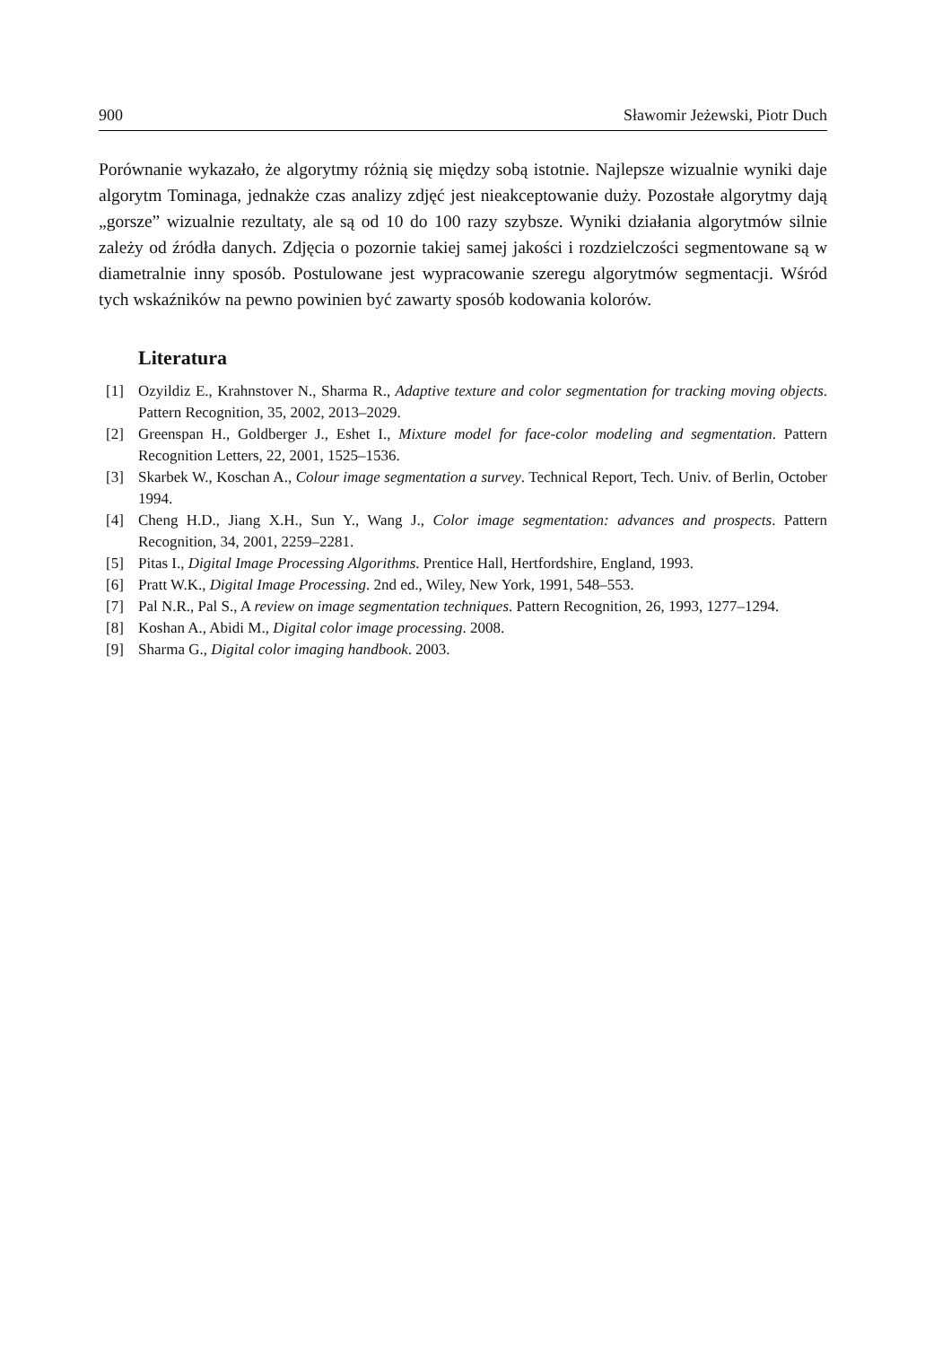900 Sławomir Jeżewski, Piotr Duch
Porównanie wykazało, że algorytmy różnią się między sobą istotnie. Najlepsze wizualnie wyniki daje algorytm Tominaga, jednakże czas analizy zdjęć jest nieakceptowanie duży. Pozostałe algorytmy dają „gorsze” wizualnie rezultaty, ale są od 10 do 100 razy szybsze. Wyniki działania algorytmów silnie zależy od źródła danych. Zdjęcia o pozornie takiej samej jakości i rozdzielczości segmentowane są w diametralnie inny sposób. Postulowane jest wypracowanie szeregu algorytmów segmentacji. Wśród tych wskaźników na pewno powinien być zawarty sposób kodowania kolorów.
Literatura
[1] Ozyildiz E., Krahnstover N., Sharma R., Adaptive texture and color segmentation for tracking moving objects. Pattern Recognition, 35, 2002, 2013–2029.
[2] Greenspan H., Goldberger J., Eshet I., Mixture model for face-color modeling and segmentation. Pattern Recognition Letters, 22, 2001, 1525–1536.
[3] Skarbek W., Koschan A., Colour image segmentation a survey. Technical Report, Tech. Univ. of Berlin, October 1994.
[4] Cheng H.D., Jiang X.H., Sun Y., Wang J., Color image segmentation: advances and prospects. Pattern Recognition, 34, 2001, 2259–2281.
[5] Pitas I., Digital Image Processing Algorithms. Prentice Hall, Hertfordshire, England, 1993.
[6] Pratt W.K., Digital Image Processing. 2nd ed., Wiley, New York, 1991, 548–553.
[7] Pal N.R., Pal S., A review on image segmentation techniques. Pattern Recognition, 26, 1993, 1277–1294.
[8] Koshan A., Abidi M., Digital color image processing. 2008.
[9] Sharma G., Digital color imaging handbook. 2003.